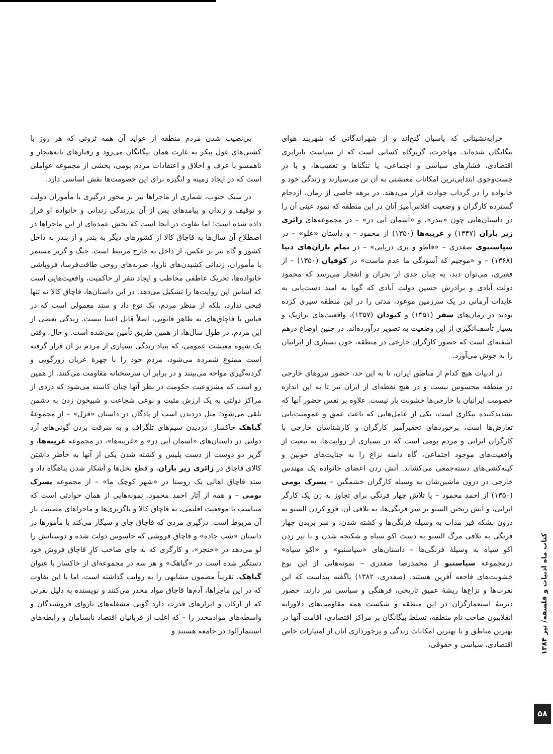خرابه‌نشینانی که پاسبان گنج‌اند و از شهراندگانی که شهربند هوای بیگانگان شده‌اند. مهاجرت، گریزگاه کسانی است که از سیاست نابرابری اقتصادی، فشارهای سیاسی و اجتماعی، یا تنگناها و تعقیب‌ها، و یا در جست‌وجوی ابتدایی‌ترین امکانات معیشتی به آن تن می‌سپارند و زندگی خود و خانواده را در گرداب حوادث قرار می‌دهند. در برهه خاصی از زمان، ازدحام گسترده کارگران و وضعیت افلاس‌آمیز آنان در این منطقه که نمود عینی آن را در داستان‌هایی چون «بندر»، و «آسمان آبی دز» – در مجموعه‌های زائری زیر باران (۱۳۴۷) و غریبه‌ها (۱۳۵۰) از محمود – و داستان «علو» – در سیاسنبوی صفدری – «فاطو و پری دریایی» – در تمام باران‌های دنیا (۱۳۶۸) – و «موجیم که آسودگی ما عدم ماست» در کوفیان (۱۳۵۰) – از فقیری، می‌توان دید، به چنان حدی از بحران و انفجار می‌رسد که محمود دولت آبادی و برادرش حسین دولت آبادی که گویا به امید دست‌یابی به عایدات آرمانی در یک سرزمین موعود، مدتی را در این منطقه سپری کرده بودند در رمان‌های سفر (۱۳۵۱) و کبودان (۱۳۵۷)، واقعیت‌های تراژیک و بسیار تأسف‌انگیزی از این وضعیت به تصویر درآورده‌اند. در چنین اوضاع درهم آشفته‌ای است که حضور کارگران خارجی در منطقه، خون بسیاری از ایرانیان را به جوش می‌آورد.
در ادبیات هیچ کدام از مناطق ایران، تا به این حد، حضور نیروهای خارجی در منطقه محسوس نیست و در هیچ نقطه‌ای از ایران نیز تا به این اندازه خصومت ایرانیان با خارجی‌ها خشونت بار نیست. علاوه بر نفس حضور آنها که تشدیدکننده بیکاری است، یکی از عامل‌هایی که باعث عمق و عمومیت‌یابی تعارض‌ها است، برخوردهای تحقیرآمیز کارگران و کارشناسان خارجی با کارگران ایرانی و مردم بومی است که در بسیاری از روایت‌ها، به تبعیت از واقعیت‌های موجود اجتماعی، گاه دامنه نزاع را به جنایت‌های خونین و کینه‌کشی‌های دسته‌جمعی می‌کشاند. آتش زدن اعضای خانواده یک مهندس خارجی در درون ماشین‌شان به وسیله کارگران خشمگین – پسرک بومی (۱۳۵۰) از احمد محمود – یا تلاش چهار فرنگی برای تجاوز به زن یک کارگر ایرانی، و آتش ریختن السنو بر سر فرنگی‌ها، به تلافی آن، فرو کردن السنو به درون بشکه قیر مذاب به وسیله فرنگی‌ها و کشته شدن، و سر بریدن چهار فرنگی به تلافی مرگ السنو به دست اکو سیاه و شکنجه شدن و با تیر زدن اکو سیاه به وسیلهٔ فرنگی‌ها – داستان‌های «سیاسنبو» و «اکو سیاه» درمجموعه سیاسنبو از محمدرضا صفدری – نمونه‌هایی از این نوع خشونت‌های فاجعه آفرین هستند. (صفدری، ۱۳۸۲) ناگفته پیداست که این نفرت‌ها و نزاع‌ها ریشهٔ عمیق تاریخی، فرهنگی و سیاسی نیز دارند. حضور دیرینهٔ استعمارگران در این منطقه و شکست همه مقاومت‌های دلاورانه انقلابیون صاحب نام منطقه، تسلط بیگانگان بر مراکز اقتصادی، اقامت آنها در بهترین مناطق و با بهترین امکانات زندگی و برخورداری آنان از امتیازات خاص اقتصادی، سیاسی و حقوقی،
بی‌نصیب شدن مردم منطقه از عواید آن همه ثروتی که هر روز با کشتی‌های غول پیکر به غارت همان بیگانگان می‌رود و رفتارهای نابه‌هنجار و ناهمسو با عرف و اخلاق و اعتقادات مردم بومی، بخشی از مجموعه عواملی است که در ایجاد زمینه و انگیزه برای این خصومت‌ها نقش اساسی دارد.
در سبک جنوب، شماری از ماجراها نیز بر محور درگیری با مأموران دولت و توقیف و زندان و پیامدهای پس از آن برزندگی زندانی و خانواده او قرار داده شده است؛ اما تفاوت در آنجا است که بخش عمده‌ای از این ماجراها در اصطلاح آن سال‌ها به قاچاق کالا از کشورهای دیگر به بندر و از بندر به داخل کشور و گاه نیز بر عکس، از داخل به خارج مرتبط است. جنگ و گریز مستمر با مأموران، زندانی کشیدن‌های ناروا، ضربه‌های روحی طاقت‌فرسا، فروپاشی خانواده‌ها، تحریک عاطفی مخاطب و ایجاد تنفر از حاکمیت، واقعیت‌هایی است که اساس این روایت‌ها را تشکیل می‌دهد. در این داستان‌ها، قاچاق کالا نه تنها قبحی ندارد، بلکه از منظر مردم، یک نوع داد و ستد معمولی است که در قیاس با قاچاق‌های به ظاهر قانونی، اصلاً قابل اعتنا نیست. زندگی بعضی از این مردم، در طول سال‌ها، از همین طریق تأمین می‌شده است. و حال، وقتی یک شیوه معیشت عمومی، که بنیاد زندگی بسیاری از مردم بر آن قرار گرفته است ممنوع شمرده می‌شود، مردم خود را با چهرهٔ عریان زورگویی و گردنه‌گیری مواجه می‌بینند و در برابر آن سرسختانه مقاومت می‌کنند. از همین رو است که مشروعیت حکومت در نظر آنها چنان کاسته می‌شود که دزدی از مراکز دولتی به یک ارزش مثبت و نوعی شجاعت و شبیخون زدن به دشمن تلقی می‌شود؛ مثل دزدیدن اسب از پادگان در داستان «قزل» – از مجموعهٔ گیاهک خاکسار. دزدیدن سیم‌های تلگراف و به سرقت بردن گونی‌های آرد دولتی در داستان‌های «آسمان آبی دز» و «غریبه‌ها»، در مجموعه غریبه‌ها، و گریز دو دوست از دست پلیس و کشته شدن یکی از آنها به خاطر داشتن کالای قاچاق در زائری زیر باران، و قطع نخل‌ها و آشکار شدن پناهگاه داد و ستد قاچاق اهالی یک روستا در «شهر کوچک ما» – از مجموعه پسرک بومی – و همه از آثار احمد محمود، نمونه‌هایی از همان حوادثی است که متناسب با موقعیت اقلیمی، به قاچاق کالا و ناگزیری‌ها و ماجراهای مصیبت بار آن مربوط است. درگیری مردی که قاچاق چای و سیگار می‌کند با مأمورها در داستان «شب جاده» و قاچاق فروشی که جاسوس دولت شده و دوستانش را لو می‌دهد در «خنجر»، و کارگری که به جای صاحب کارِ قاچاق فروش خود دستگیر شده است در «گیاهک» و هر سه در مجموعه‌ای از خاکسار با عنوان گیاهک، تقریباً مضمون مشابهی را به روایت گذاشته است. اما با این تفاوت که در این ماجراها، آدم‌ها قاچاق مواد مخدر می‌کنند و نویسنده به دلیل نفرتی که از ارکان و ابزارهای قدرت دارد گویی مشغله‌های ناروای فروشندگان و واسطه‌های موادمخدر را – که اغلب از قربانیان اقتصاد نابسامان و رابطه‌های استثمارآلود در جامعه هستند و
کتاب ماه ادبیات و فلسفه/ تیر ۱۳۸۴
۵۸